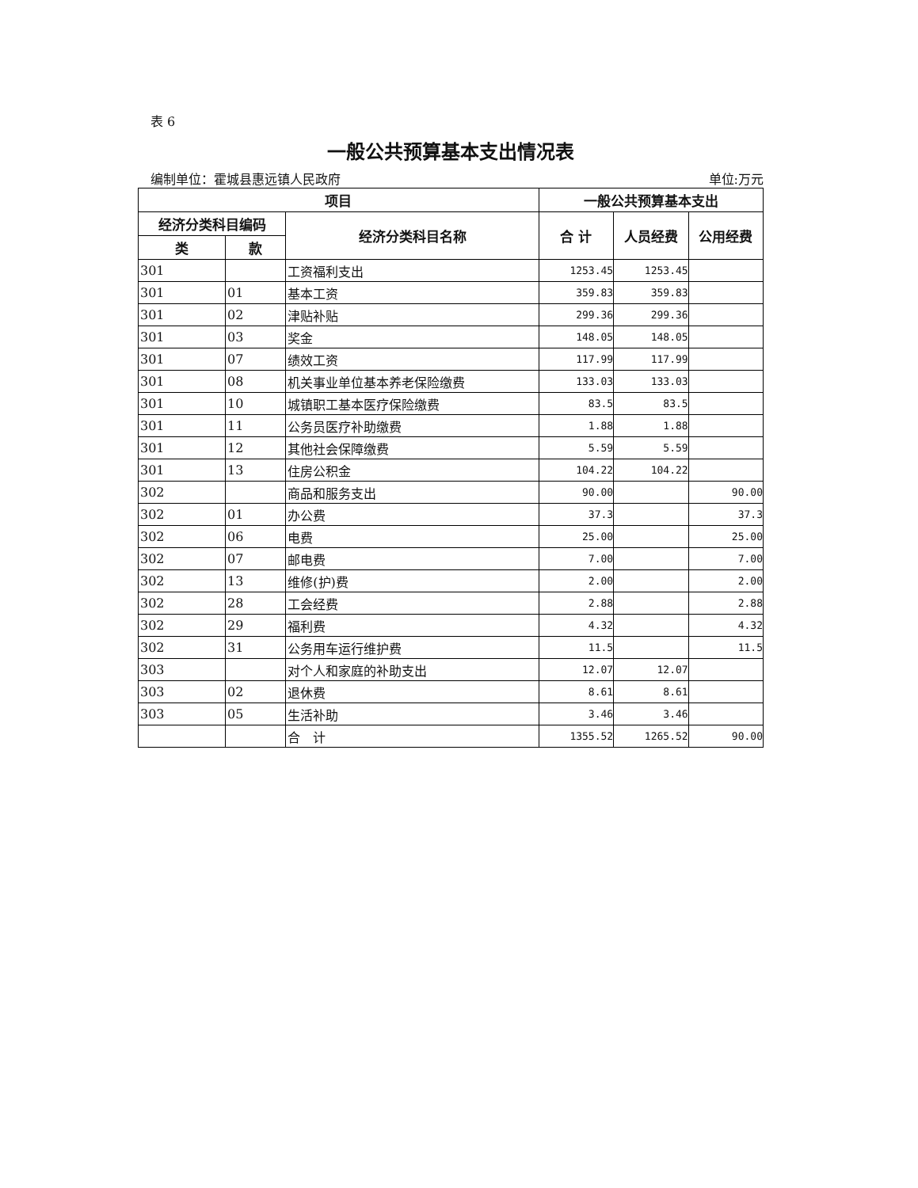表 6
一般公共预算基本支出情况表
编制单位：霍城县惠远镇人民政府 单位:万元
| 项目 | | | 一般公共预算基本支出 | | |
| --- | --- | --- | --- | --- | --- |
| 经济分类科目编码 | | 经济分类科目名称 | 合 计 | 人员经费 | 公用经费 |
| 类 | 款 | | | | |
| 301 | | 工资福利支出 | 1253.45 | 1253.45 | |
| 301 | 01 | 基本工资 | 359.83 | 359.83 | |
| 301 | 02 | 津贴补贴 | 299.36 | 299.36 | |
| 301 | 03 | 奖金 | 148.05 | 148.05 | |
| 301 | 07 | 绩效工资 | 117.99 | 117.99 | |
| 301 | 08 | 机关事业单位基本养老保险缴费 | 133.03 | 133.03 | |
| 301 | 10 | 城镇职工基本医疗保险缴费 | 83.5 | 83.5 | |
| 301 | 11 | 公务员医疗补助缴费 | 1.88 | 1.88 | |
| 301 | 12 | 其他社会保障缴费 | 5.59 | 5.59 | |
| 301 | 13 | 住房公积金 | 104.22 | 104.22 | |
| 302 | | 商品和服务支出 | 90.00 | | 90.00 |
| 302 | 01 | 办公费 | 37.3 | | 37.3 |
| 302 | 06 | 电费 | 25.00 | | 25.00 |
| 302 | 07 | 邮电费 | 7.00 | | 7.00 |
| 302 | 13 | 维修(护)费 | 2.00 | | 2.00 |
| 302 | 28 | 工会经费 | 2.88 | | 2.88 |
| 302 | 29 | 福利费 | 4.32 | | 4.32 |
| 302 | 31 | 公务用车运行维护费 | 11.5 | | 11.5 |
| 303 | | 对个人和家庭的补助支出 | 12.07 | 12.07 | |
| 303 | 02 | 退休费 | 8.61 | 8.61 | |
| 303 | 05 | 生活补助 | 3.46 | 3.46 | |
| | | 合 计 | 1355.52 | 1265.52 | 90.00 |